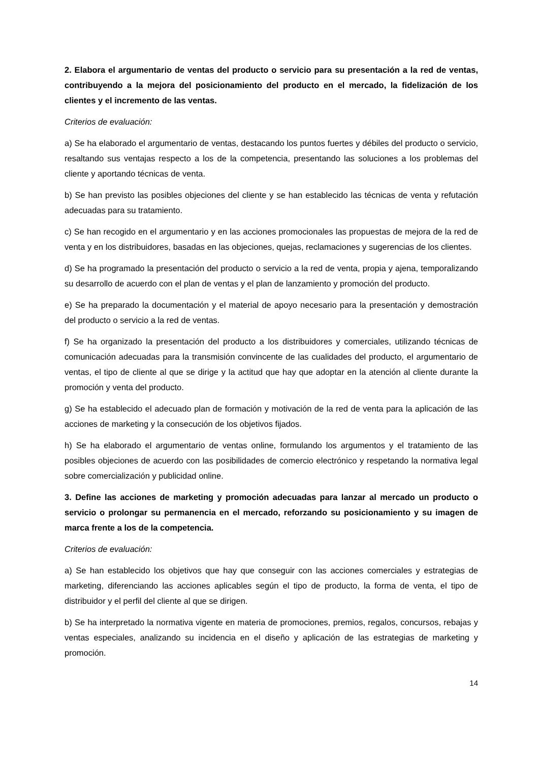2. Elabora el argumentario de ventas del producto o servicio para su presentación a la red de ventas, contribuyendo a la mejora del posicionamiento del producto en el mercado, la fidelización de los clientes y el incremento de las ventas.
Criterios de evaluación:
a) Se ha elaborado el argumentario de ventas, destacando los puntos fuertes y débiles del producto o servicio, resaltando sus ventajas respecto a los de la competencia, presentando las soluciones a los problemas del cliente y aportando técnicas de venta.
b) Se han previsto las posibles objeciones del cliente y se han establecido las técnicas de venta y refutación adecuadas para su tratamiento.
c) Se han recogido en el argumentario y en las acciones promocionales las propuestas de mejora de la red de venta y en los distribuidores, basadas en las objeciones, quejas, reclamaciones y sugerencias de los clientes.
d) Se ha programado la presentación del producto o servicio a la red de venta, propia y ajena, temporalizando su desarrollo de acuerdo con el plan de ventas y el plan de lanzamiento y promoción del producto.
e) Se ha preparado la documentación y el material de apoyo necesario para la presentación y demostración del producto o servicio a la red de ventas.
f) Se ha organizado la presentación del producto a los distribuidores y comerciales, utilizando técnicas de comunicación adecuadas para la transmisión convincente de las cualidades del producto, el argumentario de ventas, el tipo de cliente al que se dirige y la actitud que hay que adoptar en la atención al cliente durante la promoción y venta del producto.
g) Se ha establecido el adecuado plan de formación y motivación de la red de venta para la aplicación de las acciones de marketing y la consecución de los objetivos fijados.
h) Se ha elaborado el argumentario de ventas online, formulando los argumentos y el tratamiento de las posibles objeciones de acuerdo con las posibilidades de comercio electrónico y respetando la normativa legal sobre comercialización y publicidad online.
3. Define las acciones de marketing y promoción adecuadas para lanzar al mercado un producto o servicio o prolongar su permanencia en el mercado, reforzando su posicionamiento y su imagen de marca frente a los de la competencia.
Criterios de evaluación:
a) Se han establecido los objetivos que hay que conseguir con las acciones comerciales y estrategias de marketing, diferenciando las acciones aplicables según el tipo de producto, la forma de venta, el tipo de distribuidor y el perfil del cliente al que se dirigen.
b) Se ha interpretado la normativa vigente en materia de promociones, premios, regalos, concursos, rebajas y ventas especiales, analizando su incidencia en el diseño y aplicación de las estrategias de marketing y promoción.
14